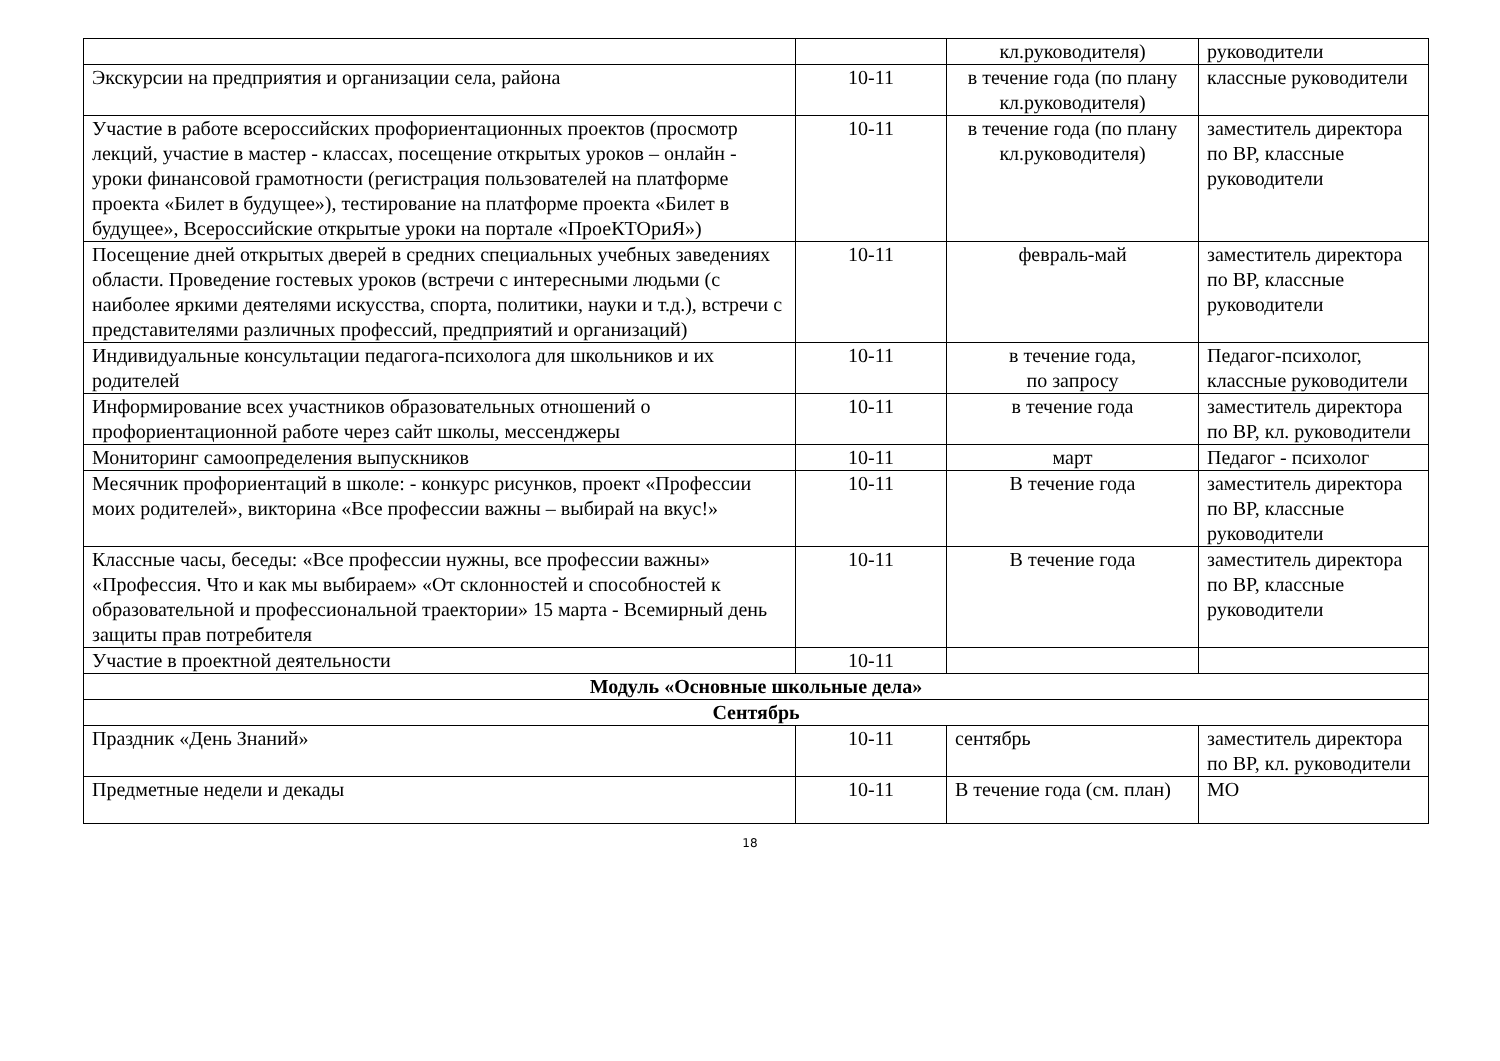| | | кл.руководителя) | руководители |
| Экскурсии на предприятия и организации села, района | 10-11 | в течение года (по плану кл.руководителя) | классные руководители |
| Участие в работе всероссийских профориентационных проектов (просмотр лекций, участие в мастер - классах, посещение открытых уроков – онлайн - уроки финансовой грамотности (регистрация пользователей на платформе проекта «Билет в будущее»), тестирование на платформе проекта «Билет в будущее», Всероссийские открытые уроки на портале «ПроеКТОриЯ») | 10-11 | в течение года (по плану кл.руководителя) | заместитель директора по ВР, классные руководители |
| Посещение дней открытых дверей в средних специальных учебных заведениях области. Проведение гостевых уроков (встречи с интересными людьми (с наиболее яркими деятелями искусства, спорта, политики, науки и т.д.), встречи с представителями различных профессий, предприятий и организаций) | 10-11 | февраль-май | заместитель директора по ВР, классные руководители |
| Индивидуальные консультации педагога-психолога для школьников и их родителей | 10-11 | в течение года, по запросу | Педагог-психолог, классные руководители |
| Информирование всех участников образовательных отношений о профориентационной работе через сайт школы, мессенджеры | 10-11 | в течение года | заместитель директора по ВР, кл. руководители |
| Мониторинг самоопределения выпускников | 10-11 | март | Педагог - психолог |
| Месячник профориентаций в школе: - конкурс рисунков, проект «Профессии моих родителей», викторина «Все профессии важны – выбирай на вкус!» | 10-11 | В течение года | заместитель директора по ВР, классные руководители |
| Классные часы, беседы: «Все профессии нужны, все профессии важны» «Профессия. Что и как мы выбираем» «От склонностей и способностей к образовательной и профессиональной траектории» 15 марта - Всемирный день защиты прав потребителя | 10-11 | В течение года | заместитель директора по ВР, классные руководители |
| Участие в проектной деятельности | 10-11 | | |
| Модуль «Основные школьные дела» | | | |
| Сентябрь | | | |
| Праздник «День Знаний» | 10-11 | сентябрь | заместитель директора по ВР, кл. руководители |
| Предметные недели и декады | 10-11 | В течение года (см. план) | МО |
18